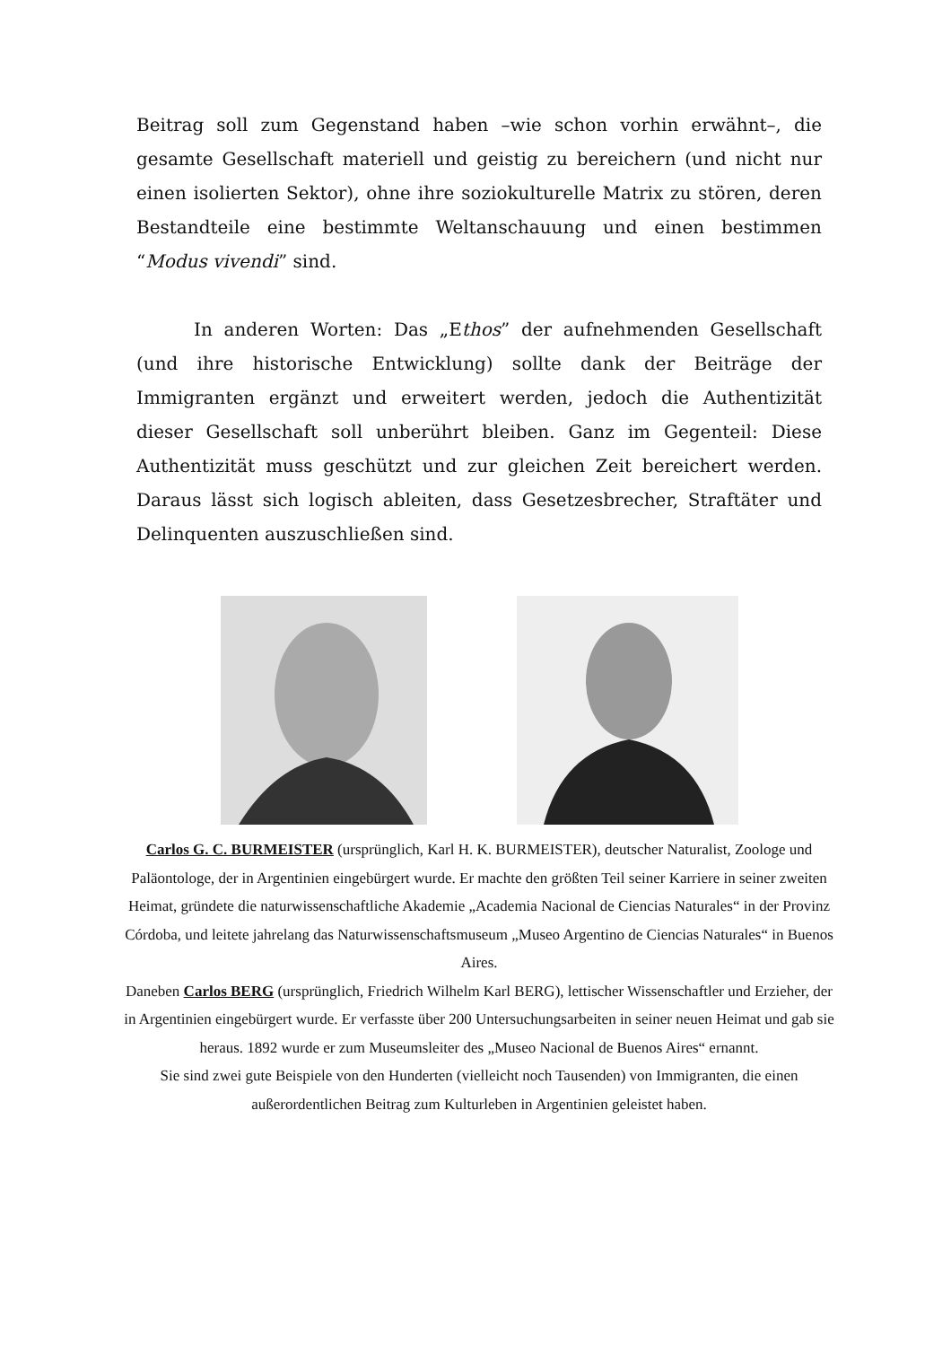Beitrag soll zum Gegenstand haben –wie schon vorhin erwähnt–, die gesamte Gesellschaft materiell und geistig zu bereichern (und nicht nur einen isolierten Sektor), ohne ihre soziokulturelle Matrix zu stören, deren Bestandteile eine bestimmte Weltanschauung und einen bestimmen “Modus vivendi” sind.
In anderen Worten: Das „Ethos” der aufnehmenden Gesellschaft (und ihre historische Entwicklung) sollte dank der Beiträge der Immigranten ergänzt und erweitert werden, jedoch die Authentizität dieser Gesellschaft soll unberührt bleiben. Ganz im Gegenteil: Diese Authentizität muss geschützt und zur gleichen Zeit bereichert werden. Daraus lässt sich logisch ableiten, dass Gesetzesbrecher, Straftäter und Delinquenten auszuschließen sind.
Carlos G. C. BURMEISTER (ursprünglich, Karl H. K. BURMEISTER), deutscher Naturalist, Zoologe und Paläontologe, der in Argentinien eingebürgert wurde. Er machte den größten Teil seiner Karriere in seiner zweiten Heimat, gründete die naturwissenschaftliche Akademie „Academia Nacional de Ciencias Naturales“ in der Provinz Córdoba, und leitete jahrelang das Naturwissenschaftsmuseum „Museo Argentino de Ciencias Naturales“ in Buenos Aires.
Daneben Carlos BERG (ursprünglich, Friedrich Wilhelm Karl BERG), lettischer Wissenschaftler und Erzieher, der in Argentinien eingebürgert wurde. Er verfasste über 200 Untersuchungsarbeiten in seiner neuen Heimat und gab sie heraus. 1892 wurde er zum Museumsleiter des „Museo Nacional de Buenos Aires“ ernannt.
Sie sind zwei gute Beispiele von den Hunderten (vielleicht noch Tausenden) von Immigranten, die einen außerordentlichen Beitrag zum Kulturleben in Argentinien geleistet haben.